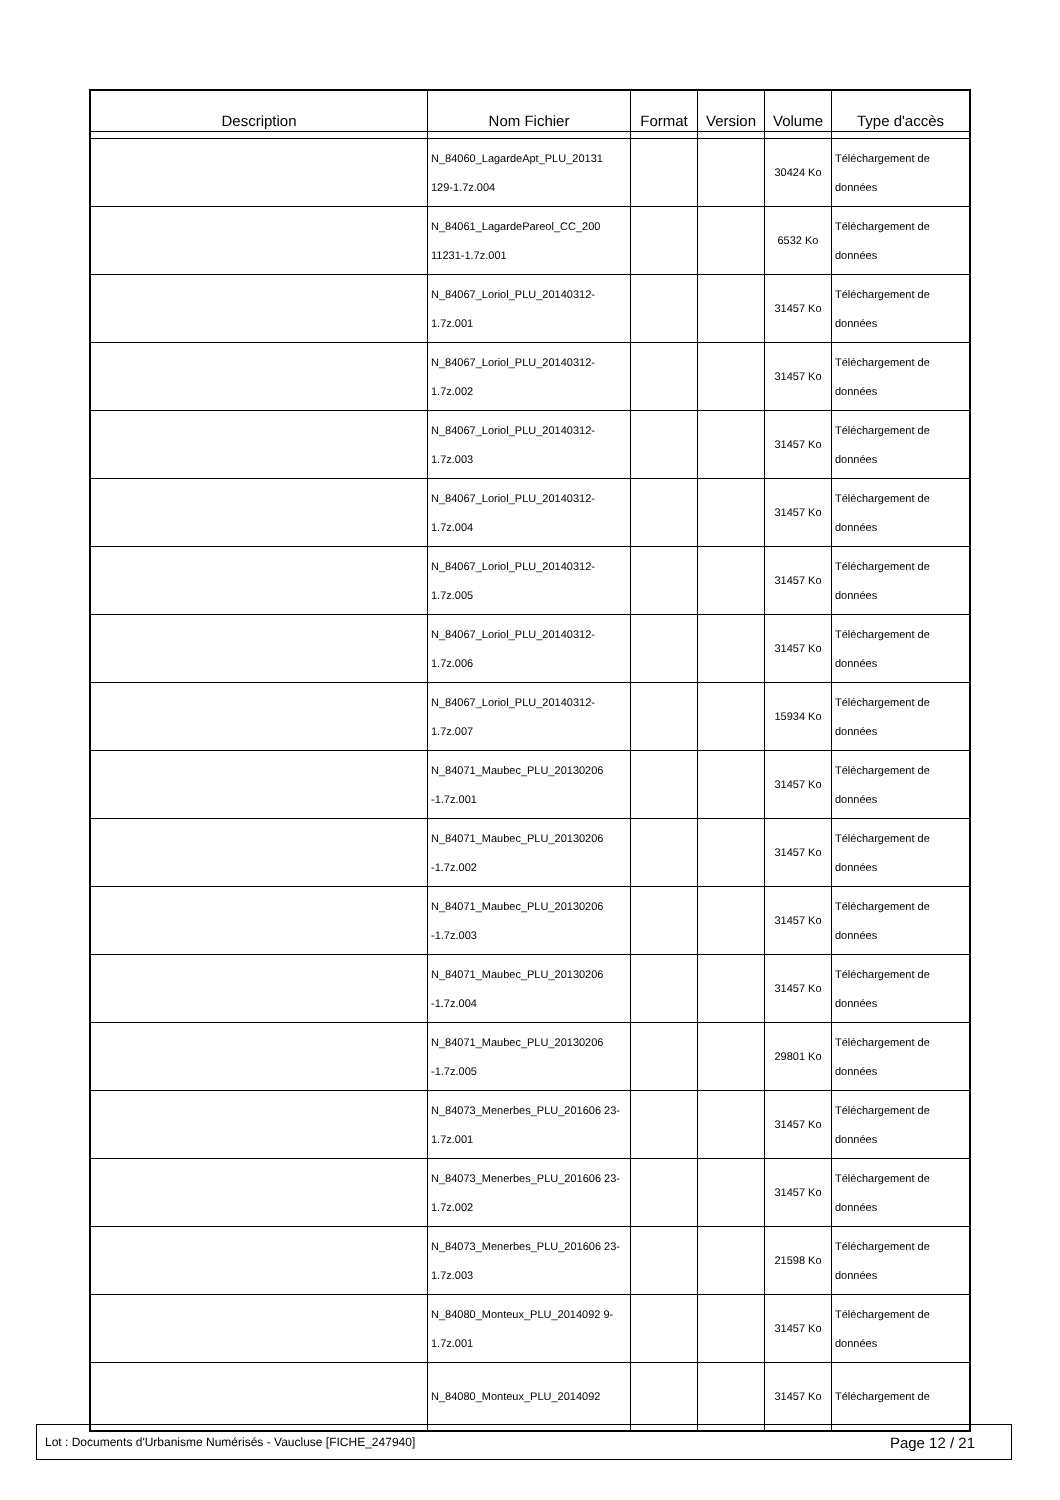| Description | Nom Fichier | Format | Version | Volume | Type d'accès |
| --- | --- | --- | --- | --- | --- |
| | N_84060_LagardeApt_PLU_20131 129-1.7z.004 | | | 30424 Ko | Téléchargement de données |
| | N_84061_LagardePareol_CC_200 11231-1.7z.001 | | | 6532 Ko | Téléchargement de données |
| | N_84067_Loriol_PLU_20140312- 1.7z.001 | | | 31457 Ko | Téléchargement de données |
| | N_84067_Loriol_PLU_20140312- 1.7z.002 | | | 31457 Ko | Téléchargement de données |
| | N_84067_Loriol_PLU_20140312- 1.7z.003 | | | 31457 Ko | Téléchargement de données |
| | N_84067_Loriol_PLU_20140312- 1.7z.004 | | | 31457 Ko | Téléchargement de données |
| | N_84067_Loriol_PLU_20140312- 1.7z.005 | | | 31457 Ko | Téléchargement de données |
| | N_84067_Loriol_PLU_20140312- 1.7z.006 | | | 31457 Ko | Téléchargement de données |
| | N_84067_Loriol_PLU_20140312- 1.7z.007 | | | 15934 Ko | Téléchargement de données |
| | N_84071_Maubec_PLU_20130206 -1.7z.001 | | | 31457 Ko | Téléchargement de données |
| | N_84071_Maubec_PLU_20130206 -1.7z.002 | | | 31457 Ko | Téléchargement de données |
| | N_84071_Maubec_PLU_20130206 -1.7z.003 | | | 31457 Ko | Téléchargement de données |
| | N_84071_Maubec_PLU_20130206 -1.7z.004 | | | 31457 Ko | Téléchargement de données |
| | N_84071_Maubec_PLU_20130206 -1.7z.005 | | | 29801 Ko | Téléchargement de données |
| | N_84073_Menerbes_PLU_201606 23-1.7z.001 | | | 31457 Ko | Téléchargement de données |
| | N_84073_Menerbes_PLU_201606 23-1.7z.002 | | | 31457 Ko | Téléchargement de données |
| | N_84073_Menerbes_PLU_201606 23-1.7z.003 | | | 21598 Ko | Téléchargement de données |
| | N_84080_Monteux_PLU_2014092 9-1.7z.001 | | | 31457 Ko | Téléchargement de données |
| | N_84080_Monteux_PLU_2014092 | | | 31457 Ko | Téléchargement de |
Lot : Documents d'Urbanisme Numérisés - Vaucluse [FICHE_247940] Page 12 / 21